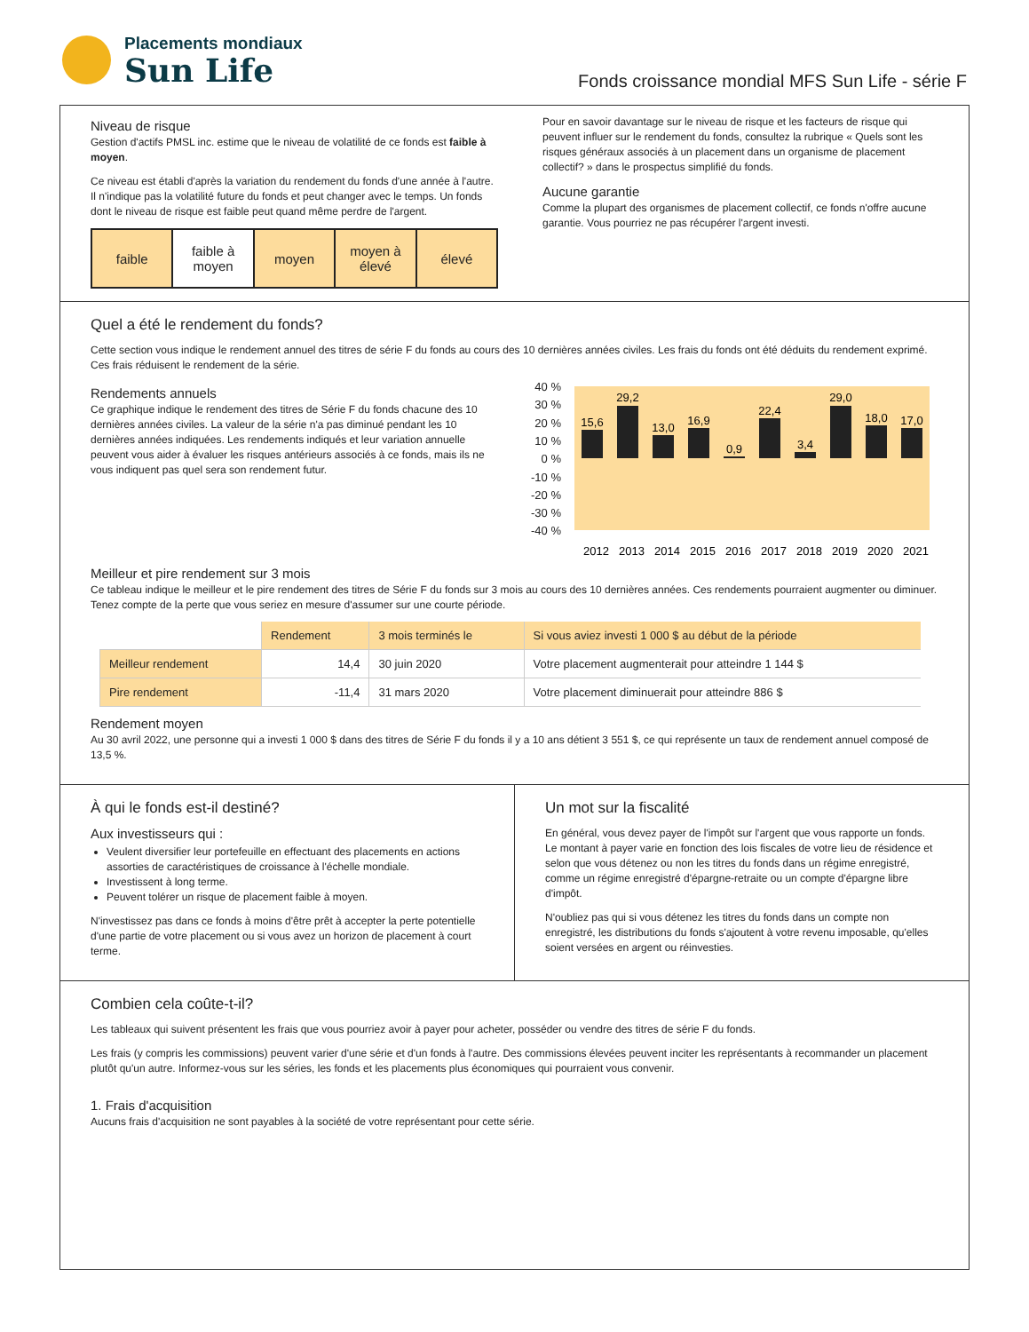Placements mondiaux
Sun Life
Fonds croissance mondial MFS Sun Life - série F
Niveau de risque
Gestion d'actifs PMSL inc. estime que le niveau de volatilité de ce fonds est faible à moyen.
Ce niveau est établi d'après la variation du rendement du fonds d'une année à l'autre. Il n'indique pas la volatilité future du fonds et peut changer avec le temps. Un fonds dont le niveau de risque est faible peut quand même perdre de l'argent.
faible faible à
moyen
moyen moyen à
élevé
élevé
Pour en savoir davantage sur le niveau de risque et les facteurs de risque qui peuvent influer sur le rendement du fonds, consultez la rubrique « Quels sont les risques généraux associés à un placement dans un organisme de placement collectif? » dans le prospectus simplifié du fonds.
Aucune garantie
Comme la plupart des organismes de placement collectif, ce fonds n'offre aucune garantie. Vous pourriez ne pas récupérer l'argent investi.
Quel a été le rendement du fonds?
Cette section vous indique le rendement annuel des titres de série F du fonds au cours des 10 dernières années civiles. Les frais du fonds ont été déduits du rendement exprimé. Ces frais réduisent le rendement de la série.
Rendements annuels
Ce graphique indique le rendement des titres de Série F du fonds chacune des 10 dernières années civiles. La valeur de la série n'a pas diminué pendant les 10 dernières années indiquées. Les rendements indiqués et leur variation annuelle peuvent vous aider à évaluer les risques antérieurs associés à ce fonds, mais ils ne vous indiquent pas quel sera son rendement futur.
40 %
30 %
20 %
10 %
0 %
-10 %
-20 %
-30 %
-40 %
15,6
29,2
13,0
16,9
0,9
22,4
3,4
29,0
18,0
17,0
2012
2013
2014
2015
2016
2017
2018
2019
2020
2021
Meilleur et pire rendement sur 3 mois
Ce tableau indique le meilleur et le pire rendement des titres de Série F du fonds sur 3 mois au cours des 10 dernières années. Ces rendements pourraient augmenter ou diminuer. Tenez compte de la perte que vous seriez en mesure d'assumer sur une courte période.
| | Rendement | 3 mois terminés le | Si vous aviez investi 1 000 $ au début de la période |
| Meilleur rendement | 14,4 | 30 juin 2020 | Votre placement augmenterait pour atteindre 1 144 $ |
| Pire rendement | -11,4 | 31 mars 2020 | Votre placement diminuerait pour atteindre 886 $ |
Rendement moyen
Au 30 avril 2022, une personne qui a investi 1 000 $ dans des titres de Série F du fonds il y a 10 ans détient 3 551 $, ce qui représente un taux de rendement annuel composé de 13,5 %.
À qui le fonds est-il destiné?
Aux investisseurs qui :
Veulent diversifier leur portefeuille en effectuant des placements en actions assorties de caractéristiques de croissance à l'échelle mondiale.
Investissent à long terme.
Peuvent tolérer un risque de placement faible à moyen.
N'investissez pas dans ce fonds à moins d'être prêt à accepter la perte potentielle d'une partie de votre placement ou si vous avez un horizon de placement à court terme.
Un mot sur la fiscalité
En général, vous devez payer de l'impôt sur l'argent que vous rapporte un fonds. Le montant à payer varie en fonction des lois fiscales de votre lieu de résidence et selon que vous détenez ou non les titres du fonds dans un régime enregistré, comme un régime enregistré d'épargne-retraite ou un compte d'épargne libre d'impôt.
N'oubliez pas qui si vous détenez les titres du fonds dans un compte non enregistré, les distributions du fonds s'ajoutent à votre revenu imposable, qu'elles soient versées en argent ou réinvesties.
Combien cela coûte-t-il?
Les tableaux qui suivent présentent les frais que vous pourriez avoir à payer pour acheter, posséder ou vendre des titres de série F du fonds.
Les frais (y compris les commissions) peuvent varier d'une série et d'un fonds à l'autre. Des commissions élevées peuvent inciter les représentants à recommander un placement plutôt qu'un autre. Informez-vous sur les séries, les fonds et les placements plus économiques qui pourraient vous convenir.
1. Frais d'acquisition
Aucuns frais d'acquisition ne sont payables à la société de votre représentant pour cette série.